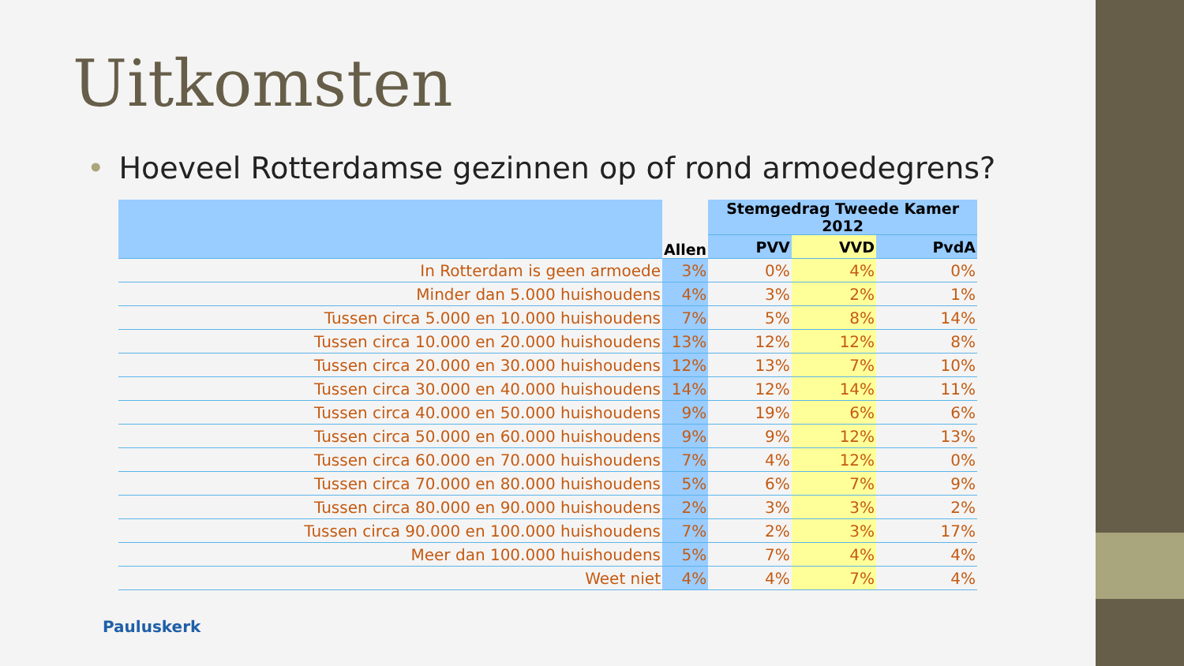Uitkomsten
• Hoeveel Rotterdamse gezinnen op of rond armoedegrens?
| | Allen | Stemgedrag Tweede Kamer 2012 | | |
| --- | --- | --- | --- | --- |
| | | PVV | VVD | PvdA |
| In Rotterdam is geen armoede | 3% | 0% | 4% | 0% |
| Minder dan 5.000 huishoudens | 4% | 3% | 2% | 1% |
| Tussen circa 5.000 en 10.000 huishoudens | 7% | 5% | 8% | 14% |
| Tussen circa 10.000 en 20.000 huishoudens | 13% | 12% | 12% | 8% |
| Tussen circa 20.000 en 30.000 huishoudens | 12% | 13% | 7% | 10% |
| Tussen circa 30.000 en 40.000 huishoudens | 14% | 12% | 14% | 11% |
| Tussen circa 40.000 en 50.000 huishoudens | 9% | 19% | 6% | 6% |
| Tussen circa 50.000 en 60.000 huishoudens | 9% | 9% | 12% | 13% |
| Tussen circa 60.000 en 70.000 huishoudens | 7% | 4% | 12% | 0% |
| Tussen circa 70.000 en 80.000 huishoudens | 5% | 6% | 7% | 9% |
| Tussen circa 80.000 en 90.000 huishoudens | 2% | 3% | 3% | 2% |
| Tussen circa 90.000 en 100.000 huishoudens | 7% | 2% | 3% | 17% |
| Meer dan 100.000 huishoudens | 5% | 7% | 4% | 4% |
| Weet niet | 4% | 4% | 7% | 4% |
Pauluskerk